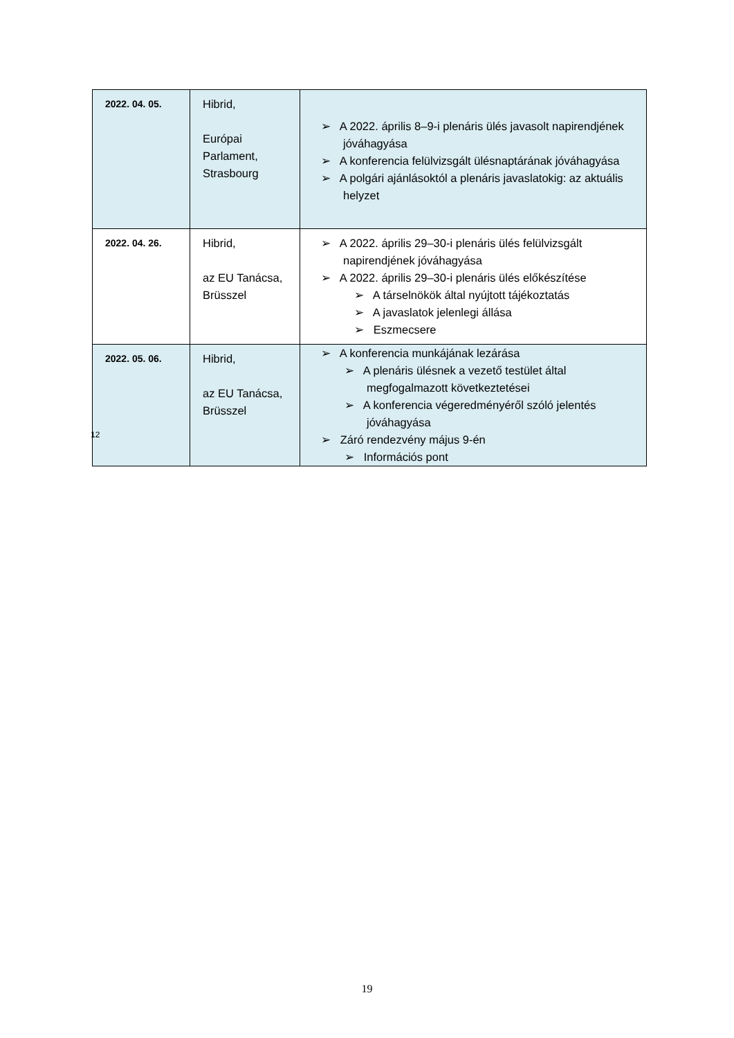| 2022. 04. 05. | Hibrid, Európai Parlament, Strasbourg | ➢ A 2022. április 8–9-i plenáris ülés javasolt napirendjének jóváhagyása ➢ A konferencia felülvizsgált ülésnaptárának jóváhagyása ➢ A polgári ajánlásoktól a plenáris javaslatokig: az aktuális helyzet |
| 2022. 04. 26. | Hibrid, az EU Tanácsa, Brüsszel | ➢ A 2022. április 29–30-i plenáris ülés felülvizsgált napirendjének jóváhagyása ➢ A 2022. április 29–30-i plenáris ülés előkészítése ➢ A társelnökök által nyújtott tájékoztatás ➢ A javaslatok jelenlegi állása ➢ Eszmecsere |
| 2022. 05. 06. | Hibrid, az EU Tanácsa, Brüsszel | ➢ A konferencia munkájának lezárása ➢ A plenáris ülésnek a vezető testület által megfogalmazott következtetései ➢ A konferencia végeredményéről szóló jelentés jóváhagyása ➢ Záró rendezvény május 9-én ➢ Információs pont |
12
19